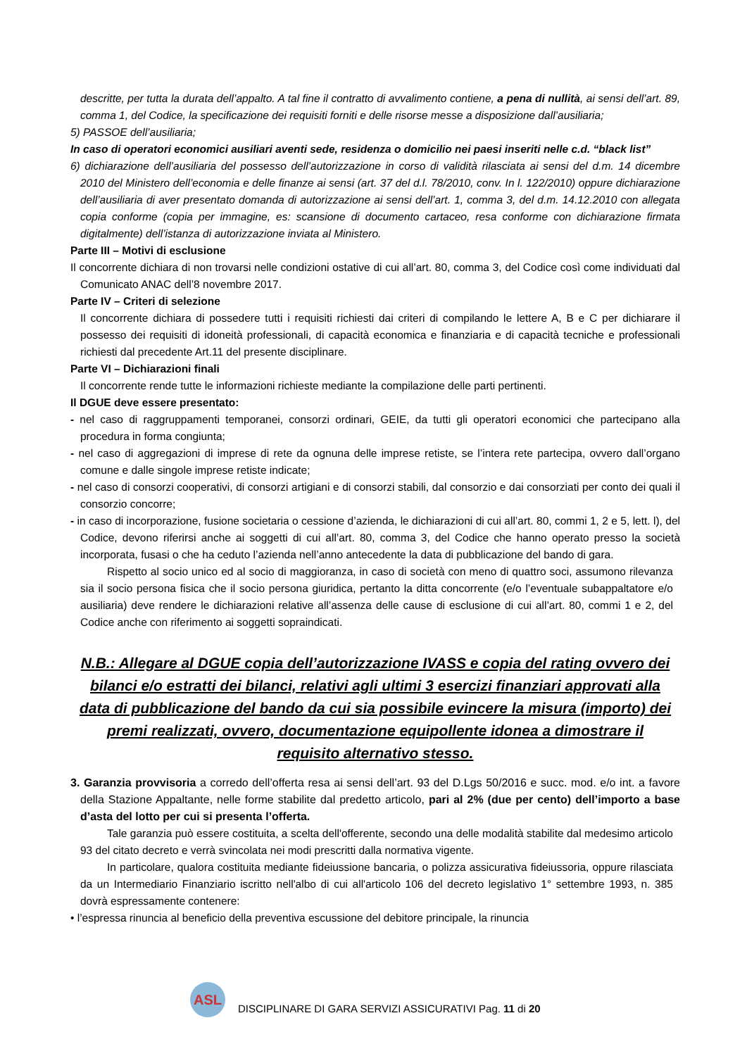descritte, per tutta la durata dell’appalto. A tal fine il contratto di avvalimento contiene, a pena di nullità, ai sensi dell’art. 89, comma 1, del Codice, la specificazione dei requisiti forniti e delle risorse messe a disposizione dall’ausiliaria;
5) PASSOE dell’ausiliaria;
In caso di operatori economici ausiliari aventi sede, residenza o domicilio nei paesi inseriti nelle c.d. “black list”
6) dichiarazione dell’ausiliaria del possesso dell’autorizzazione in corso di validità rilasciata ai sensi del d.m. 14 dicembre 2010 del Ministero dell’economia e delle finanze ai sensi (art. 37 del d.l. 78/2010, conv. In l. 122/2010) oppure dichiarazione dell’ausiliaria di aver presentato domanda di autorizzazione ai sensi dell’art. 1, comma 3, del d.m. 14.12.2010 con allegata copia conforme (copia per immagine, es: scansione di documento cartaceo, resa conforme con dichiarazione firmata digitalmente) dell’istanza di autorizzazione inviata al Ministero.
Parte III – Motivi di esclusione
Il concorrente dichiara di non trovarsi nelle condizioni ostative di cui all’art. 80, comma 3, del Codice così come individuati dal Comunicato ANAC dell’8 novembre 2017.
Parte IV – Criteri di selezione
Il concorrente dichiara di possedere tutti i requisiti richiesti dai criteri di compilando le lettere A, B e C per dichiarare il possesso dei requisiti di idoneità professionali, di capacità economica e finanziaria e di capacità tecniche e professionali richiesti dal precedente Art.11 del presente disciplinare.
Parte VI – Dichiarazioni finali
Il concorrente rende tutte le informazioni richieste mediante la compilazione delle parti pertinenti.
Il DGUE deve essere presentato:
- nel caso di raggruppamenti temporanei, consorzi ordinari, GEIE, da tutti gli operatori economici che partecipano alla procedura in forma congiunta;
- nel caso di aggregazioni di imprese di rete da ognuna delle imprese retiste, se l’intera rete partecipa, ovvero dall’organo comune e dalle singole imprese retiste indicate;
- nel caso di consorzi cooperativi, di consorzi artigiani e di consorzi stabili, dal consorzio e dai consorziati per conto dei quali il consorzio concorre;
- in caso di incorporazione, fusione societaria o cessione d’azienda, le dichiarazioni di cui all’art. 80, commi 1, 2 e 5, lett. l), del Codice, devono riferirsi anche ai soggetti di cui all’art. 80, comma 3, del Codice che hanno operato presso la società incorporata, fusasi o che ha ceduto l’azienda nell’anno antecedente la data di pubblicazione del bando di gara.
Rispetto al socio unico ed al socio di maggioranza, in caso di società con meno di quattro soci, assumono rilevanza sia il socio persona fisica che il socio persona giuridica, pertanto la ditta concorrente (e/o l’eventuale subappaltatore e/o ausiliaria) deve rendere le dichiarazioni relative all’assenza delle cause di esclusione di cui all’art. 80, commi 1 e 2, del Codice anche con riferimento ai soggetti sopraindicati.
N.B.: Allegare al DGUE copia dell’autorizzazione IVASS e copia del rating ovvero dei bilanci e/o estratti dei bilanci, relativi agli ultimi 3 esercizi finanziari approvati alla data di pubblicazione del bando da cui sia possibile evincere la misura (importo) dei premi realizzati, ovvero, documentazione equipollente idonea a dimostrare il requisito alternativo stesso.
3. Garanzia provvisoria a corredo dell’offerta resa ai sensi dell’art. 93 del D.Lgs 50/2016 e succ. mod. e/o int. a favore della Stazione Appaltante, nelle forme stabilite dal predetto articolo, pari al 2% (due per cento) dell’importo a base d’asta del lotto per cui si presenta l’offerta.
Tale garanzia può essere costituita, a scelta dell'offerente, secondo una delle modalità stabilite dal medesimo articolo 93 del citato decreto e verrà svincolata nei modi prescritti dalla normativa vigente.
In particolare, qualora costituita mediante fideiussione bancaria, o polizza assicurativa fideiussoria, oppure rilasciata da un Intermediario Finanziario iscritto nell'albo di cui all'articolo 106 del decreto legislativo 1° settembre 1993, n. 385 dovrà espressamente contenere:
• l’espressa rinuncia al beneficio della preventiva escussione del debitore principale, la rinuncia
ASL
DISCIPLINARE DI GARA SERVIZI ASSICURATIVI Pag. 11 di 20